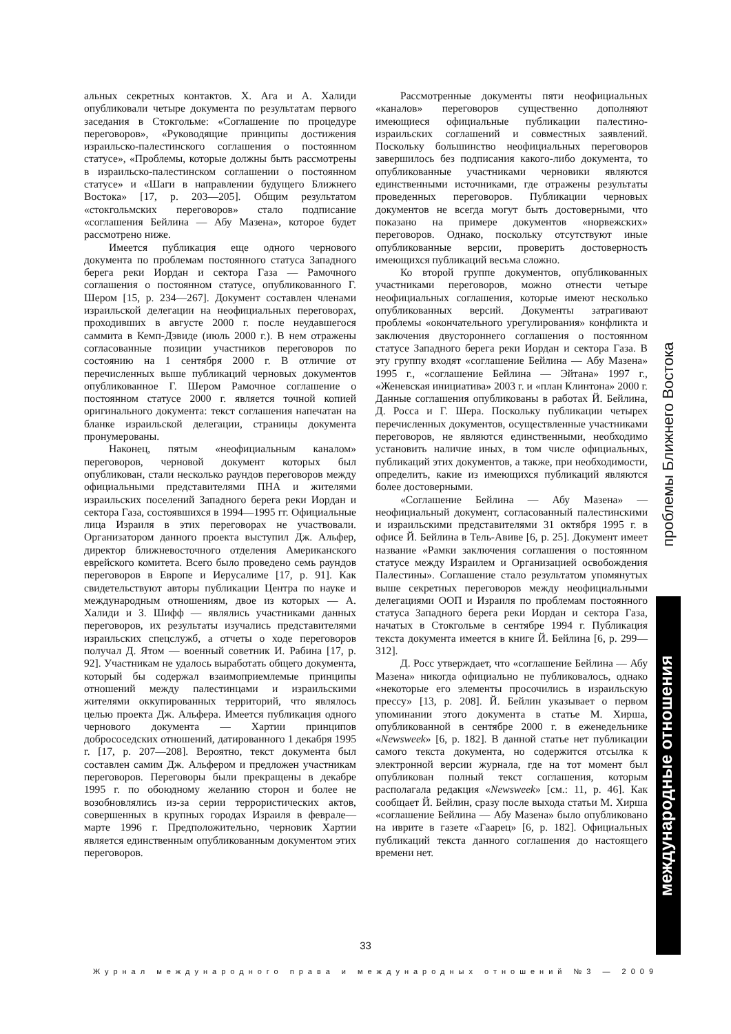альных секретных контактов. Х. Ага и А. Халиди опубликовали четыре документа по результатам первого заседания в Стокгольме: «Соглашение по процедуре переговоров», «Руководящие принципы достижения израильско-палестинского соглашения о постоянном статусе», «Проблемы, которые должны быть рассмотрены в израильско-палестинском соглашении о постоянном статусе» и «Шаги в направлении будущего Ближнего Востока» [17, p. 203—205]. Общим результатом «стокгольмских переговоров» стало подписание «соглашения Бейлина — Абу Мазена», которое будет рассмотрено ниже.
Имеется публикация еще одного чернового документа по проблемам постоянного статуса Западного берега реки Иордан и сектора Газа — Рамочного соглашения о постоянном статусе, опубликованного Г. Шером [15, p. 234—267]. Документ составлен членами израильской делегации на неофициальных переговорах, проходивших в августе 2000 г. после неудавшегося саммита в Кемп-Дэвиде (июль 2000 г.). В нем отражены согласованные позиции участников переговоров по состоянию на 1 сентября 2000 г. В отличие от перечисленных выше публикаций черновых документов опубликованное Г. Шером Рамочное соглашение о постоянном статусе 2000 г. является точной копией оригинального документа: текст соглашения напечатан на бланке израильской делегации, страницы документа пронумерованы.
Наконец, пятым «неофициальным каналом» переговоров, черновой документ которых был опубликован, стали несколько раундов переговоров между официальными представителями ПНА и жителями израильских поселений Западного берега реки Иордан и сектора Газа, состоявшихся в 1994—1995 гг. Официальные лица Израиля в этих переговорах не участвовали. Организатором данного проекта выступил Дж. Альфер, директор ближневосточного отделения Американского еврейского комитета. Всего было проведено семь раундов переговоров в Европе и Иерусалиме [17, p. 91]. Как свидетельствуют авторы публикации Центра по науке и международным отношениям, двое из которых — А. Халиди и З. Шифф — являлись участниками данных переговоров, их результаты изучались представителями израильских спецслужб, а отчеты о ходе переговоров получал Д. Ятом — военный советник И. Рабина [17, p. 92]. Участникам не удалось выработать общего документа, который бы содержал взаимоприемлемые принципы отношений между палестинцами и израильскими жителями оккупированных территорий, что являлось целью проекта Дж. Альфера. Имеется публикация одного чернового документа — Хартии принципов добрососедских отношений, датированного 1 декабря 1995 г. [17, p. 207—208]. Вероятно, текст документа был составлен самим Дж. Альфером и предложен участникам переговоров. Переговоры были прекращены в декабре 1995 г. по обоюдному желанию сторон и более не возобновлялись из-за серии террористических актов, совершенных в крупных городах Израиля в феврале—марте 1996 г. Предположительно, черновик Хартии является единственным опубликованным документом этих переговоров.
Рассмотренные документы пяти неофициальных «каналов» переговоров существенно дополняют имеющиеся официальные публикации палестино-израильских соглашений и совместных заявлений. Поскольку большинство неофициальных переговоров завершилось без подписания какого-либо документа, то опубликованные участниками черновики являются единственными источниками, где отражены результаты проведенных переговоров. Публикации черновых документов не всегда могут быть достоверными, что показано на примере документов «норвежских» переговоров. Однако, поскольку отсутствуют иные опубликованные версии, проверить достоверность имеющихся публикаций весьма сложно.
Ко второй группе документов, опубликованных участниками переговоров, можно отнести четыре неофициальных соглашения, которые имеют несколько опубликованных версий. Документы затрагивают проблемы «окончательного урегулирования» конфликта и заключения двустороннего соглашения о постоянном статусе Западного берега реки Иордан и сектора Газа. В эту группу входят «соглашение Бейлина — Абу Мазена» 1995 г., «соглашение Бейлина — Эйтана» 1997 г., «Женевская инициатива» 2003 г. и «план Клинтона» 2000 г. Данные соглашения опубликованы в работах Й. Бейлина, Д. Росса и Г. Шера. Поскольку публикации четырех перечисленных документов, осуществленные участниками переговоров, не являются единственными, необходимо установить наличие иных, в том числе официальных, публикаций этих документов, а также, при необходимости, определить, какие из имеющихся публикаций являются более достоверными.
«Соглашение Бейлина — Абу Мазена» — неофициальный документ, согласованный палестинскими и израильскими представителями 31 октября 1995 г. в офисе Й. Бейлина в Тель-Авиве [6, p. 25]. Документ имеет название «Рамки заключения соглашения о постоянном статусе между Израилем и Организацией освобождения Палестины». Соглашение стало результатом упомянутых выше секретных переговоров между неофициальными делегациями ООП и Израиля по проблемам постоянного статуса Западного берега реки Иордан и сектора Газа, начатых в Стокгольме в сентябре 1994 г. Публикация текста документа имеется в книге Й. Бейлина [6, p. 299—312].
Д. Росс утверждает, что «соглашение Бейлина — Абу Мазена» никогда официально не публиковалось, однако «некоторые его элементы просочились в израильскую прессу» [13, p. 208]. Й. Бейлин указывает о первом упоминании этого документа в статье М. Хирша, опубликованной в сентябре 2000 г. в еженедельнике «Newsweek» [6, p. 182]. В данной статье нет публикации самого текста документа, но содержится отсылка к электронной версии журнала, где на тот момент был опубликован полный текст соглашения, которым располагала редакция «Newsweek» [см.: 11, p. 46]. Как сообщает Й. Бейлин, сразу после выхода статьи М. Хирша «соглашение Бейлина — Абу Мазена» было опубликовано на иврите в газете «Гаарец» [6, p. 182]. Официальных публикаций текста данного соглашения до настоящего времени нет.
проблемы Ближнего Востока
международные отношения
33
Журнал международного права и международных отношений №3 — 2009